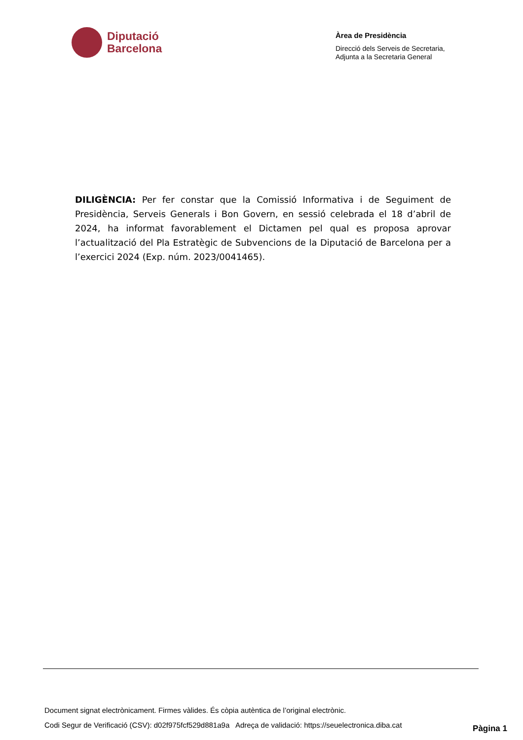Diputació
Barcelona
Àrea de Presidència
Direcció dels Serveis de Secretaria,
Adjunta a la Secretaria General
DILIGÈNCIA: Per fer constar que la Comissió Informativa i de Seguiment de Presidència, Serveis Generals i Bon Govern, en sessió celebrada el 18 d’abril de 2024, ha informat favorablement el Dictamen pel qual es proposa aprovar l’actualització del Pla Estratègic de Subvencions de la Diputació de Barcelona per a l’exercici 2024 (Exp. núm. 2023/0041465).
Document signat electrònicament. Firmes vàlides. És còpia autèntica de l’original electrònic.
Codi Segur de Verificació (CSV): d02f975fcf529d881a9a Adreça de validació: https://seuelectronica.diba.cat
Pàgina 1